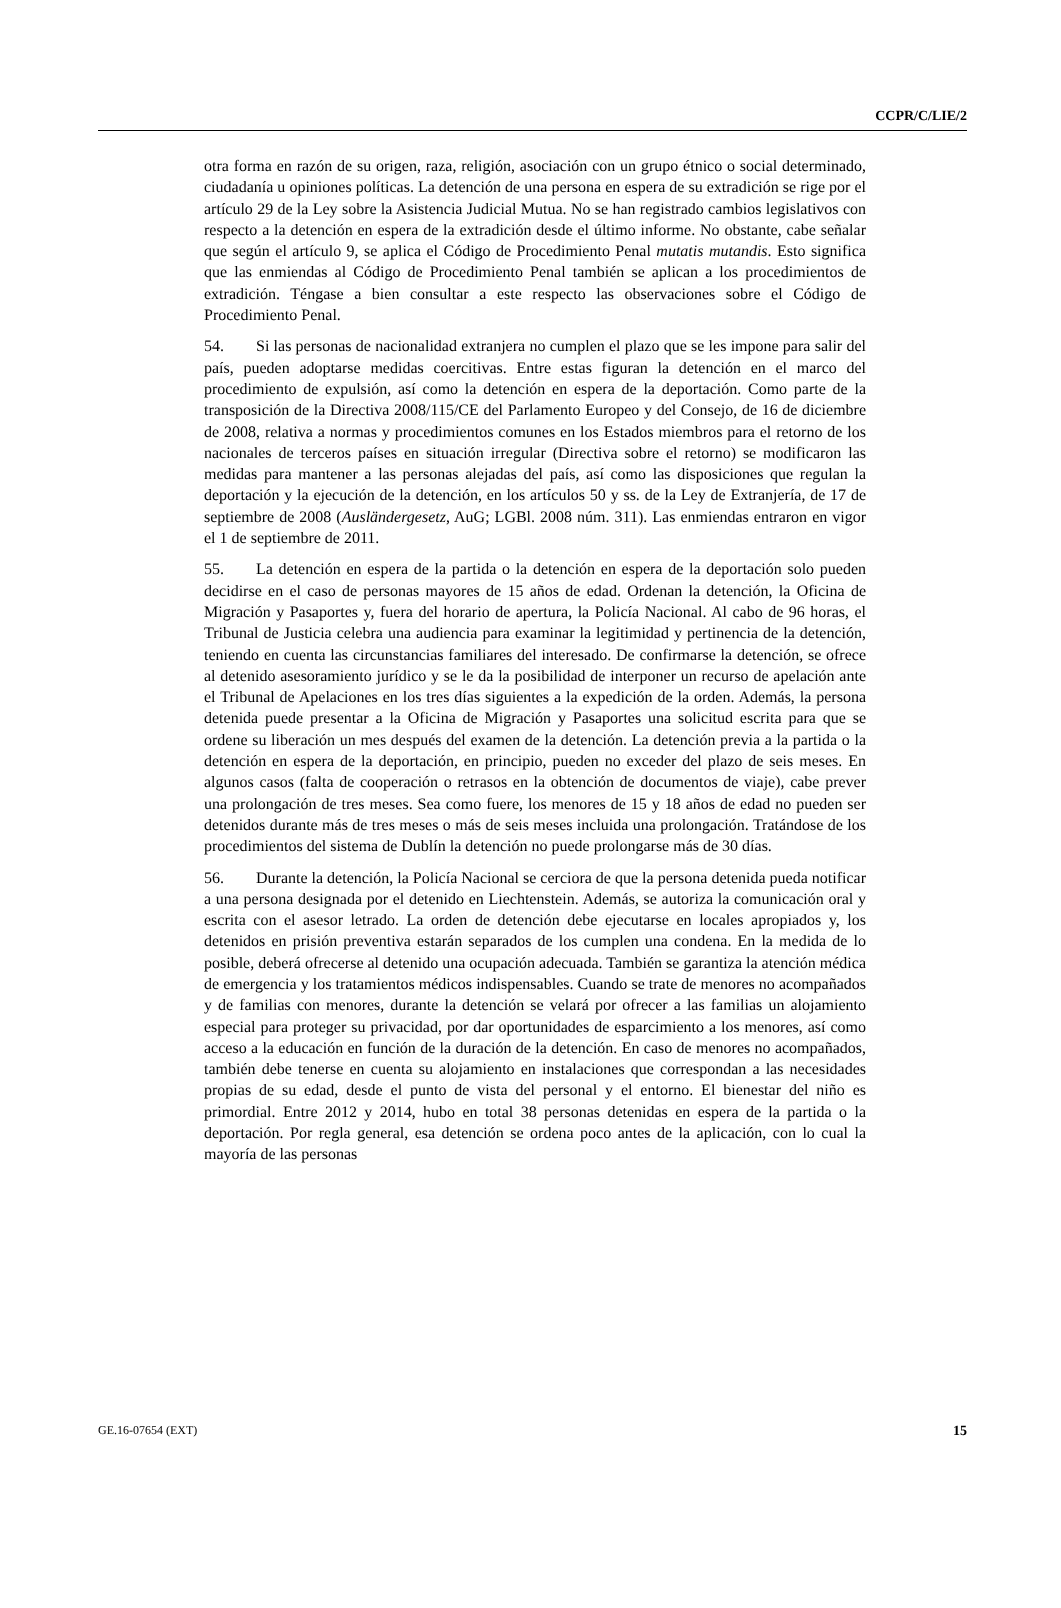CCPR/C/LIE/2
otra forma en razón de su origen, raza, religión, asociación con un grupo étnico o social determinado, ciudadanía u opiniones políticas. La detención de una persona en espera de su extradición se rige por el artículo 29 de la Ley sobre la Asistencia Judicial Mutua. No se han registrado cambios legislativos con respecto a la detención en espera de la extradición desde el último informe. No obstante, cabe señalar que según el artículo 9, se aplica el Código de Procedimiento Penal mutatis mutandis. Esto significa que las enmiendas al Código de Procedimiento Penal también se aplican a los procedimientos de extradición. Téngase a bien consultar a este respecto las observaciones sobre el Código de Procedimiento Penal.
54. Si las personas de nacionalidad extranjera no cumplen el plazo que se les impone para salir del país, pueden adoptarse medidas coercitivas. Entre estas figuran la detención en el marco del procedimiento de expulsión, así como la detención en espera de la deportación. Como parte de la transposición de la Directiva 2008/115/CE del Parlamento Europeo y del Consejo, de 16 de diciembre de 2008, relativa a normas y procedimientos comunes en los Estados miembros para el retorno de los nacionales de terceros países en situación irregular (Directiva sobre el retorno) se modificaron las medidas para mantener a las personas alejadas del país, así como las disposiciones que regulan la deportación y la ejecución de la detención, en los artículos 50 y ss. de la Ley de Extranjería, de 17 de septiembre de 2008 (Ausländergesetz, AuG; LGBl. 2008 núm. 311). Las enmiendas entraron en vigor el 1 de septiembre de 2011.
55. La detención en espera de la partida o la detención en espera de la deportación solo pueden decidirse en el caso de personas mayores de 15 años de edad. Ordenan la detención, la Oficina de Migración y Pasaportes y, fuera del horario de apertura, la Policía Nacional. Al cabo de 96 horas, el Tribunal de Justicia celebra una audiencia para examinar la legitimidad y pertinencia de la detención, teniendo en cuenta las circunstancias familiares del interesado. De confirmarse la detención, se ofrece al detenido asesoramiento jurídico y se le da la posibilidad de interponer un recurso de apelación ante el Tribunal de Apelaciones en los tres días siguientes a la expedición de la orden. Además, la persona detenida puede presentar a la Oficina de Migración y Pasaportes una solicitud escrita para que se ordene su liberación un mes después del examen de la detención. La detención previa a la partida o la detención en espera de la deportación, en principio, pueden no exceder del plazo de seis meses. En algunos casos (falta de cooperación o retrasos en la obtención de documentos de viaje), cabe prever una prolongación de tres meses. Sea como fuere, los menores de 15 y 18 años de edad no pueden ser detenidos durante más de tres meses o más de seis meses incluida una prolongación. Tratándose de los procedimientos del sistema de Dublín la detención no puede prolongarse más de 30 días.
56. Durante la detención, la Policía Nacional se cerciora de que la persona detenida pueda notificar a una persona designada por el detenido en Liechtenstein. Además, se autoriza la comunicación oral y escrita con el asesor letrado. La orden de detención debe ejecutarse en locales apropiados y, los detenidos en prisión preventiva estarán separados de los cumplen una condena. En la medida de lo posible, deberá ofrecerse al detenido una ocupación adecuada. También se garantiza la atención médica de emergencia y los tratamientos médicos indispensables. Cuando se trate de menores no acompañados y de familias con menores, durante la detención se velará por ofrecer a las familias un alojamiento especial para proteger su privacidad, por dar oportunidades de esparcimiento a los menores, así como acceso a la educación en función de la duración de la detención. En caso de menores no acompañados, también debe tenerse en cuenta su alojamiento en instalaciones que correspondan a las necesidades propias de su edad, desde el punto de vista del personal y el entorno. El bienestar del niño es primordial. Entre 2012 y 2014, hubo en total 38 personas detenidas en espera de la partida o la deportación. Por regla general, esa detención se ordena poco antes de la aplicación, con lo cual la mayoría de las personas
GE.16-07654 (EXT) 15